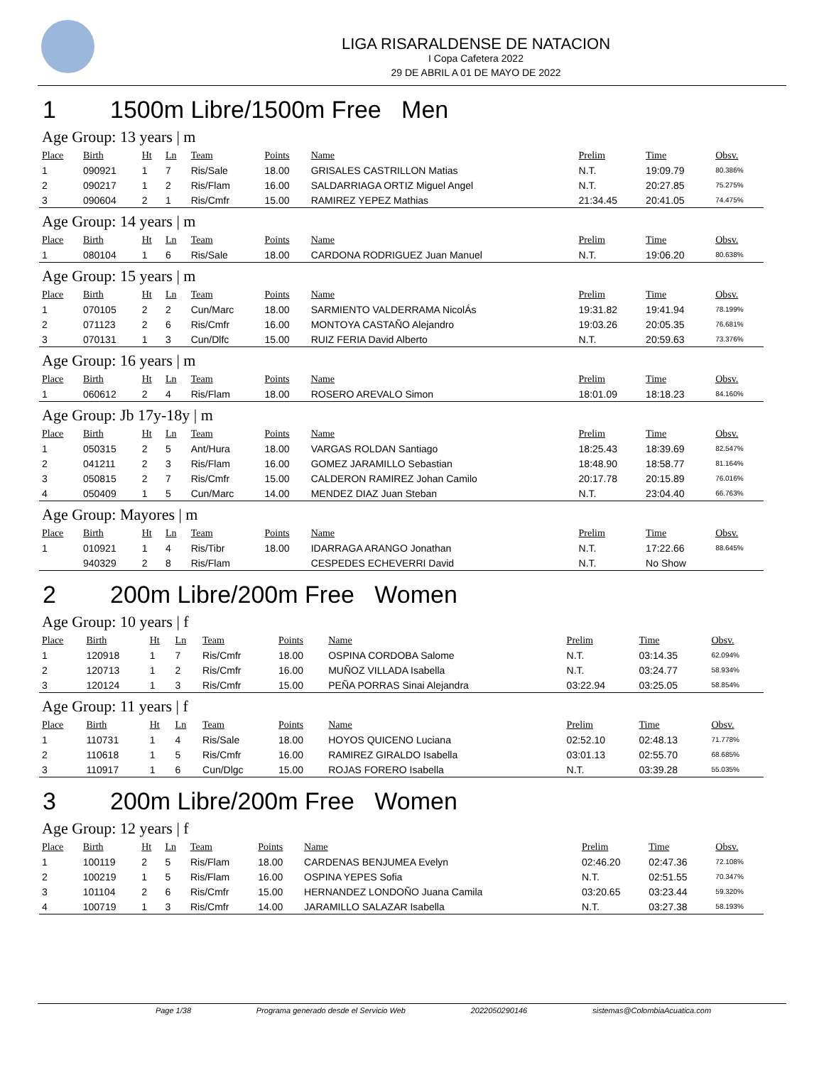LIGA RISARALDENSE DE NATACION
I Copa Cafetera 2022
29 DE ABRIL A 01 DE MAYO DE 2022
1 1500m Libre/1500m Free Men
| Age Group: 13 years / m | | | | | | | | | |
| Place | Birth | Ht | Ln | Team | Points | Name | Prelim | Time | Obsv. |
| 1 | 090921 | 1 | 7 | Ris/Sale | 18.00 | GRISALES CASTRILLON Matias | N.T. | 19:09.79 | 80.386% |
| 2 | 090217 | 1 | 2 | Ris/Flam | 16.00 | SALDARRIAGA ORTIZ Miguel Angel | N.T. | 20:27.85 | 75.275% |
| 3 | 090604 | 2 | 1 | Ris/Cmfr | 15.00 | RAMIREZ YEPEZ Mathias | 21:34.45 | 20:41.05 | 74.475% |
| Age Group: 14 years / m | | | | | | | | | |
| Place | Birth | Ht | Ln | Team | Points | Name | Prelim | Time | Obsv. |
| 1 | 080104 | 1 | 6 | Ris/Sale | 18.00 | CARDONA RODRIGUEZ Juan Manuel | N.T. | 19:06.20 | 80.638% |
| Age Group: 15 years / m | | | | | | | | | |
| Place | Birth | Ht | Ln | Team | Points | Name | Prelim | Time | Obsv. |
| 1 | 070105 | 2 | 2 | Cun/Marc | 18.00 | SARMIENTO VALDERRAMA NicolÁs | 19:31.82 | 19:41.94 | 78.199% |
| 2 | 071123 | 2 | 6 | Ris/Cmfr | 16.00 | MONTOYA CASTAÑO Alejandro | 19:03.26 | 20:05.35 | 76.681% |
| 3 | 070131 | 1 | 3 | Cun/Dlfc | 15.00 | RUIZ FERIA David Alberto | N.T. | 20:59.63 | 73.376% |
| Age Group: 16 years / m | | | | | | | | | |
| Place | Birth | Ht | Ln | Team | Points | Name | Prelim | Time | Obsv. |
| 1 | 060612 | 2 | 4 | Ris/Flam | 18.00 | ROSERO AREVALO Simon | 18:01.09 | 18:18.23 | 84.160% |
| Age Group: Jb 17y-18y / m | | | | | | | | | |
| Place | Birth | Ht | Ln | Team | Points | Name | Prelim | Time | Obsv. |
| 1 | 050315 | 2 | 5 | Ant/Hura | 18.00 | VARGAS ROLDAN Santiago | 18:25.43 | 18:39.69 | 82.547% |
| 2 | 041211 | 2 | 3 | Ris/Flam | 16.00 | GOMEZ JARAMILLO Sebastian | 18:48.90 | 18:58.77 | 81.164% |
| 3 | 050815 | 2 | 7 | Ris/Cmfr | 15.00 | CALDERON RAMIREZ Johan Camilo | 20:17.78 | 20:15.89 | 76.016% |
| 4 | 050409 | 1 | 5 | Cun/Marc | 14.00 | MENDEZ DIAZ Juan Steban | N.T. | 23:04.40 | 66.763% |
| Age Group: Mayores / m | | | | | | | | | |
| Place | Birth | Ht | Ln | Team | Points | Name | Prelim | Time | Obsv. |
| 1 | 010921 | 1 | 4 | Ris/Tibr | 18.00 | IDARRAGA ARANGO Jonathan | N.T. | 17:22.66 | 88.645% |
| | 940329 | 2 | 8 | Ris/Flam | | CESPEDES ECHEVERRI David | N.T. | No Show | |
2 200m Libre/200m Free Women
| Age Group: 10 years / f | | | | | | | | | |
| Place | Birth | Ht | Ln | Team | Points | Name | Prelim | Time | Obsv. |
| 1 | 120918 | 1 | 7 | Ris/Cmfr | 18.00 | OSPINA CORDOBA Salome | N.T. | 03:14.35 | 62.094% |
| 2 | 120713 | 1 | 2 | Ris/Cmfr | 16.00 | MUÑOZ VILLADA Isabella | N.T. | 03:24.77 | 58.934% |
| 3 | 120124 | 1 | 3 | Ris/Cmfr | 15.00 | PEÑA PORRAS Sinai Alejandra | 03:22.94 | 03:25.05 | 58.854% |
| Age Group: 11 years / f | | | | | | | | | |
| Place | Birth | Ht | Ln | Team | Points | Name | Prelim | Time | Obsv. |
| 1 | 110731 | 1 | 4 | Ris/Sale | 18.00 | HOYOS QUICENO Luciana | 02:52.10 | 02:48.13 | 71.778% |
| 2 | 110618 | 1 | 5 | Ris/Cmfr | 16.00 | RAMIREZ GIRALDO Isabella | 03:01.13 | 02:55.70 | 68.685% |
| 3 | 110917 | 1 | 6 | Cun/Dlgc | 15.00 | ROJAS FORERO Isabella | N.T. | 03:39.28 | 55.035% |
3 200m Libre/200m Free Women
| Age Group: 12 years / f | | | | | | | | | |
| Place | Birth | Ht | Ln | Team | Points | Name | Prelim | Time | Obsv. |
| 1 | 100119 | 2 | 5 | Ris/Flam | 18.00 | CARDENAS BENJUMEA Evelyn | 02:46.20 | 02:47.36 | 72.108% |
| 2 | 100219 | 1 | 5 | Ris/Flam | 16.00 | OSPINA YEPES Sofia | N.T. | 02:51.55 | 70.347% |
| 3 | 101104 | 2 | 6 | Ris/Cmfr | 15.00 | HERNANDEZ LONDOÑO Juana Camila | 03:20.65 | 03:23.44 | 59.320% |
| 4 | 100719 | 1 | 3 | Ris/Cmfr | 14.00 | JARAMILLO SALAZAR Isabella | N.T. | 03:27.38 | 58.193% |
Page 1/38 Programa generado desde el Servicio Web 2022050290146 sistemas@ColombiaAcuatica.com